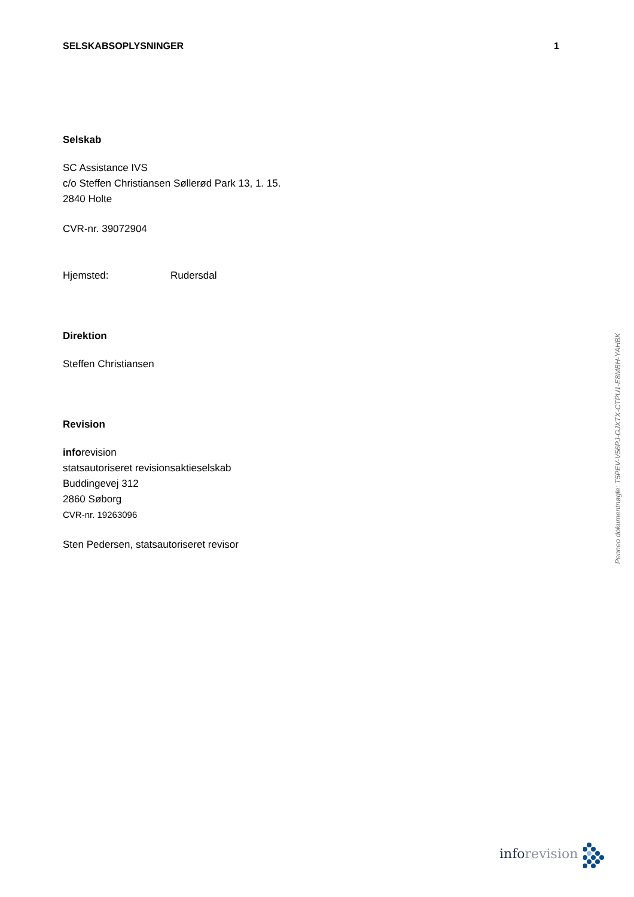SELSKABSOPLYSNINGER 1
Selskab
SC Assistance IVS
c/o Steffen Christiansen Søllerød Park 13, 1. 15.
2840 Holte
CVR-nr. 39072904
Hjemsted: Rudersdal
Direktion
Steffen Christiansen
Revision
inforevision
statsautoriseret revisionsaktieselskab
Buddingevej 312
2860 Søborg
CVR-nr. 19263096
Sten Pedersen, statsautoriseret revisor
Penneo dokumentnøgle: T5PEV-V56PJ-GJXTX-CTPU1-E8MBH-YAHBK
info revision